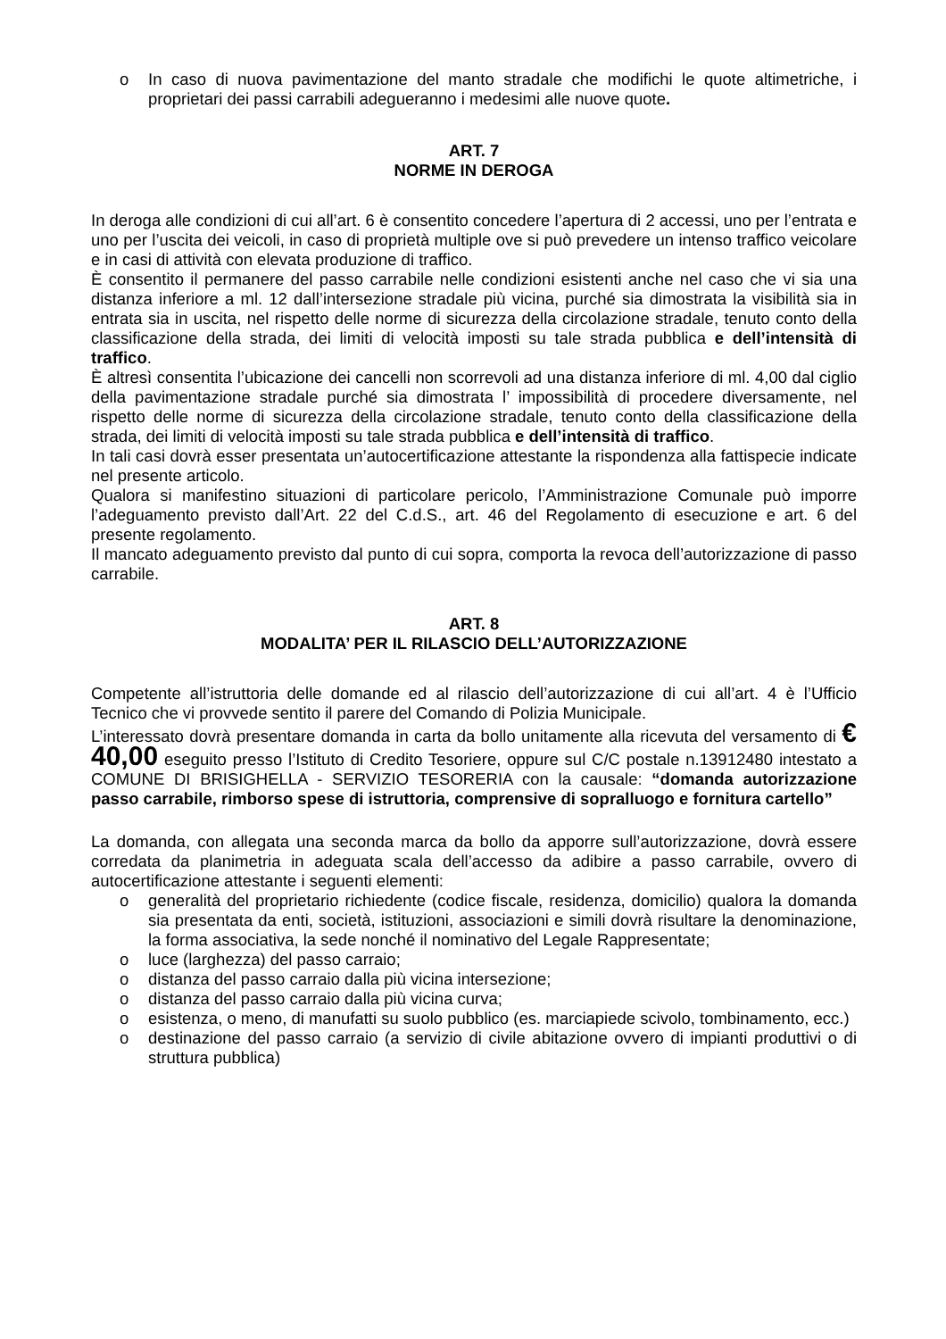o In caso di nuova pavimentazione del manto stradale che modifichi le quote altimetriche, i proprietari dei passi carrabili adegueranno i medesimi alle nuove quote.
ART. 7
NORME IN DEROGA
In deroga alle condizioni di cui all’art. 6 è consentito concedere l’apertura di 2 accessi, uno per l’entrata e uno per l’uscita dei veicoli, in caso di proprietà multiple ove si può prevedere un intenso traffico veicolare e in casi di attività con elevata produzione di traffico.
È consentito il permanere del passo carrabile nelle condizioni esistenti anche nel caso che vi sia una distanza inferiore a ml. 12 dall’intersezione stradale più vicina, purché sia dimostrata la visibilità sia in entrata sia in uscita, nel rispetto delle norme di sicurezza della circolazione stradale, tenuto conto della classificazione della strada, dei limiti di velocità imposti su tale strada pubblica e dell’intensità di traffico.
È altresì consentita l’ubicazione dei cancelli non scorrevoli ad una distanza inferiore di ml. 4,00 dal ciglio della pavimentazione stradale purché sia dimostrata l’ impossibilità di procedere diversamente, nel rispetto delle norme di sicurezza della circolazione stradale, tenuto conto della classificazione della strada, dei limiti di velocità imposti su tale strada pubblica e dell’intensità di traffico.
In tali casi dovrà esser presentata un’autocertificazione attestante la rispondenza alla fattispecie indicate nel presente articolo.
Qualora si manifestino situazioni di particolare pericolo, l’Amministrazione Comunale può imporre l’adeguamento previsto dall’Art. 22 del C.d.S., art. 46 del Regolamento di esecuzione e art. 6 del presente regolamento.
Il mancato adeguamento previsto dal punto di cui sopra, comporta la revoca dell’autorizzazione di passo carrabile.
ART. 8
MODALITA’ PER IL RILASCIO DELL’AUTORIZZAZIONE
Competente all’istruttoria delle domande ed al rilascio dell’autorizzazione di cui all’art. 4 è l’Ufficio Tecnico che vi provvede sentito il parere del Comando di Polizia Municipale.
L’interessato dovrà presentare domanda in carta da bollo unitamente alla ricevuta del versamento di € 40,00 eseguito presso l’Istituto di Credito Tesoriere, oppure sul C/C postale n.13912480 intestato a COMUNE DI BRISIGHELLA - SERVIZIO TESORERIA con la causale: “domanda autorizzazione passo carrabile, rimborso spese di istruttoria, comprensive di sopralluogo e fornitura cartello”
La domanda, con allegata una seconda marca da bollo da apporre sull’autorizzazione, dovrà essere corredata da planimetria in adeguata scala dell’accesso da adibire a passo carrabile, ovvero di autocertificazione attestante i seguenti elementi:
o generalità del proprietario richiedente (codice fiscale, residenza, domicilio) qualora la domanda sia presentata da enti, società, istituzioni, associazioni e simili dovrà risultare la denominazione, la forma associativa, la sede nonché il nominativo del Legale Rappresentate;
o luce (larghezza) del passo carraio;
o distanza del passo carraio dalla più vicina intersezione;
o distanza del passo carraio dalla più vicina curva;
o esistenza, o meno, di manufatti su suolo pubblico (es. marciapiede scivolo, tombinamento, ecc.)
o destinazione del passo carraio (a servizio di civile abitazione ovvero di impianti produttivi o di struttura pubblica)